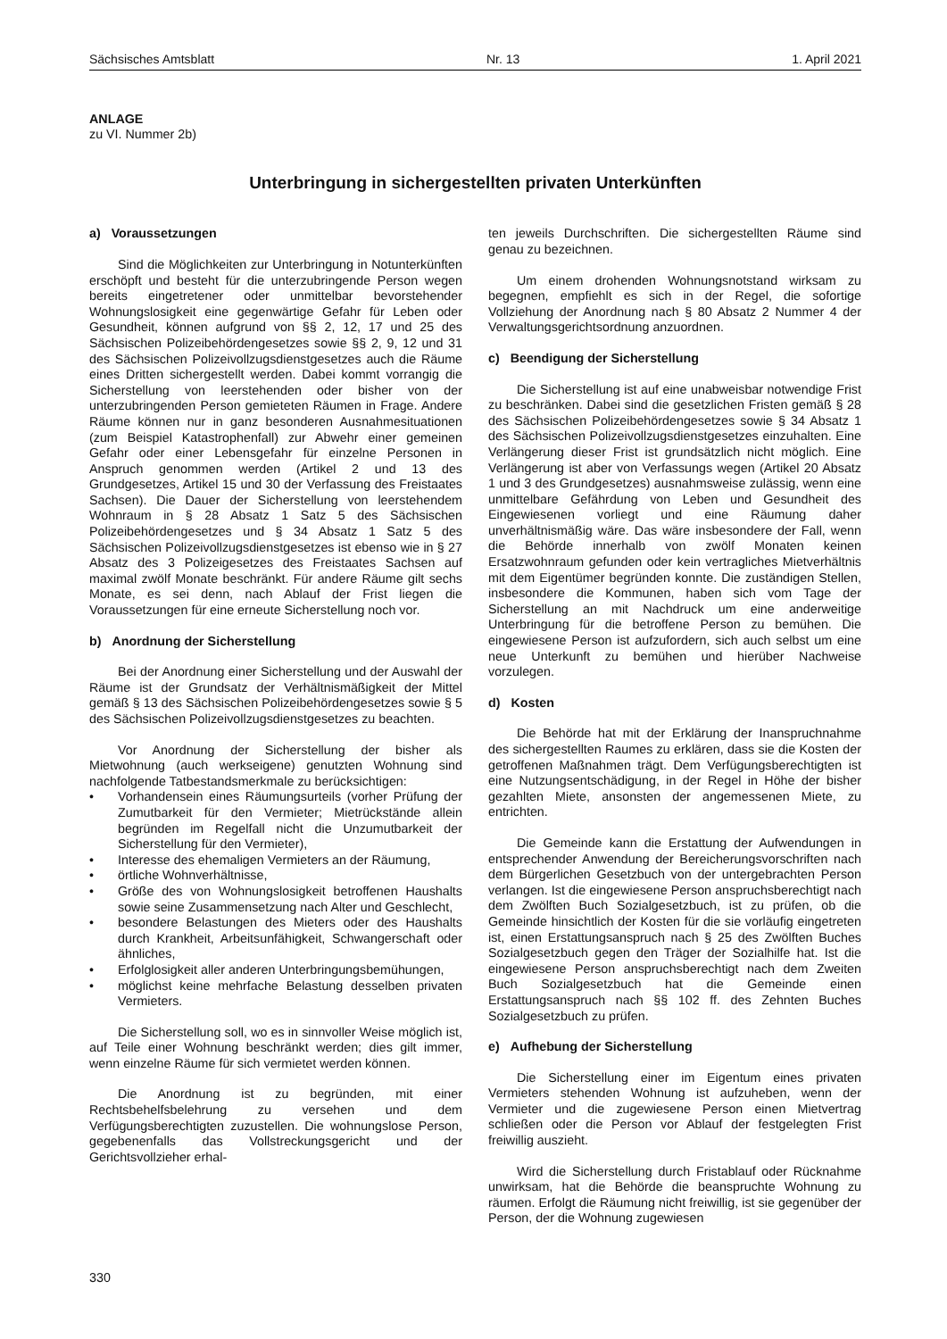Sächsisches Amtsblatt Nr. 13 1. April 2021
ANLAGE
zu VI. Nummer 2b)
Unterbringung in sichergestellten privaten Unterkünften
a) Voraussetzungen
Sind die Möglichkeiten zur Unterbringung in Notunterkünften erschöpft und besteht für die unterzubringende Person wegen bereits eingetretener oder unmittelbar bevorstehender Wohnungslosigkeit eine gegenwärtige Gefahr für Leben oder Gesundheit, können aufgrund von §§ 2, 12, 17 und 25 des Sächsischen Polizeibehördengesetzes sowie §§ 2, 9, 12 und 31 des Sächsischen Polizeivollzugsdienstgesetzes auch die Räume eines Dritten sichergestellt werden. Dabei kommt vorrangig die Sicherstellung von leerstehenden oder bisher von der unterzubringenden Person gemieteten Räumen in Frage. Andere Räume können nur in ganz besonderen Ausnahmesituationen (zum Beispiel Katastrophenfall) zur Abwehr einer gemeinen Gefahr oder einer Lebensgefahr für einzelne Personen in Anspruch genommen werden (Artikel 2 und 13 des Grundgesetzes, Artikel 15 und 30 der Verfassung des Freistaates Sachsen). Die Dauer der Sicherstellung von leerstehendem Wohnraum in § 28 Absatz 1 Satz 5 des Sächsischen Polizeibehördengesetzes und § 34 Absatz 1 Satz 5 des Sächsischen Polizeivollzugsdienstgesetzes ist ebenso wie in § 27 Absatz des 3 Polizeigesetzes des Freistaates Sachsen auf maximal zwölf Monate beschränkt. Für andere Räume gilt sechs Monate, es sei denn, nach Ablauf der Frist liegen die Voraussetzungen für eine erneute Sicherstellung noch vor.
b) Anordnung der Sicherstellung
Bei der Anordnung einer Sicherstellung und der Auswahl der Räume ist der Grundsatz der Verhältnismäßigkeit der Mittel gemäß § 13 des Sächsischen Polizeibehördengesetzes sowie § 5 des Sächsischen Polizeivollzugsdienstgesetzes zu beachten.
Vor Anordnung der Sicherstellung der bisher als Mietwohnung (auch werkseigene) genutzten Wohnung sind nachfolgende Tatbestandsmerkmale zu berücksichtigen:
• Vorhandensein eines Räumungsurteils (vorher Prüfung der Zumutbarkeit für den Vermieter; Mietrückstände allein begründen im Regelfall nicht die Unzumutbarkeit der Sicherstellung für den Vermieter),
• Interesse des ehemaligen Vermieters an der Räumung,
• örtliche Wohnverhältnisse,
• Größe des von Wohnungslosigkeit betroffenen Haushalts sowie seine Zusammensetzung nach Alter und Geschlecht,
• besondere Belastungen des Mieters oder des Haushalts durch Krankheit, Arbeitsunfähigkeit, Schwangerschaft oder ähnliches,
• Erfolglosigkeit aller anderen Unterbringungsbemühungen,
• möglichst keine mehrfache Belastung desselben privaten Vermieters.
Die Sicherstellung soll, wo es in sinnvoller Weise möglich ist, auf Teile einer Wohnung beschränkt werden; dies gilt immer, wenn einzelne Räume für sich vermietet werden können.
Die Anordnung ist zu begründen, mit einer Rechtsbehelfsbelehrung zu versehen und dem Verfügungsberechtigten zuzustellen. Die wohnungslose Person, gegebenenfalls das Vollstreckungsgericht und der Gerichtsvollzieher erhal-
ten jeweils Durchschriften. Die sichergestellten Räume sind genau zu bezeichnen.
Um einem drohenden Wohnungsnotstand wirksam zu begegnen, empfiehlt es sich in der Regel, die sofortige Vollziehung der Anordnung nach § 80 Absatz 2 Nummer 4 der Verwaltungsgerichtsordnung anzuordnen.
c) Beendigung der Sicherstellung
Die Sicherstellung ist auf eine unabweisbar notwendige Frist zu beschränken. Dabei sind die gesetzlichen Fristen gemäß § 28 des Sächsischen Polizeibehördengesetzes sowie § 34 Absatz 1 des Sächsischen Polizeivollzugsdienstgesetzes einzuhalten. Eine Verlängerung dieser Frist ist grundsätzlich nicht möglich. Eine Verlängerung ist aber von Verfassungs wegen (Artikel 20 Absatz 1 und 3 des Grundgesetzes) ausnahmsweise zulässig, wenn eine unmittelbare Gefährdung von Leben und Gesundheit des Eingewiesenen vorliegt und eine Räumung daher unverhältnismäßig wäre. Das wäre insbesondere der Fall, wenn die Behörde innerhalb von zwölf Monaten keinen Ersatzwohnraum gefunden oder kein vertragliches Mietverhältnis mit dem Eigentümer begründen konnte. Die zuständigen Stellen, insbesondere die Kommunen, haben sich vom Tage der Sicherstellung an mit Nachdruck um eine anderweitige Unterbringung für die betroffene Person zu bemühen. Die eingewiesene Person ist aufzufordern, sich auch selbst um eine neue Unterkunft zu bemühen und hierüber Nachweise vorzulegen.
d) Kosten
Die Behörde hat mit der Erklärung der Inanspruchnahme des sichergestellten Raumes zu erklären, dass sie die Kosten der getroffenen Maßnahmen trägt. Dem Verfügungsberechtigten ist eine Nutzungsentschädigung, in der Regel in Höhe der bisher gezahlten Miete, ansonsten der angemessenen Miete, zu entrichten.
Die Gemeinde kann die Erstattung der Aufwendungen in entsprechender Anwendung der Bereicherungsvorschriften nach dem Bürgerlichen Gesetzbuch von der untergebrachten Person verlangen. Ist die eingewiesene Person anspruchsberechtigt nach dem Zwölften Buch Sozialgesetzbuch, ist zu prüfen, ob die Gemeinde hinsichtlich der Kosten für die sie vorläufig eingetreten ist, einen Erstattungsanspruch nach § 25 des Zwölften Buches Sozialgesetzbuch gegen den Träger der Sozialhilfe hat. Ist die eingewiesene Person anspruchsberechtigt nach dem Zweiten Buch Sozialgesetzbuch hat die Gemeinde einen Erstattungsanspruch nach §§ 102 ff. des Zehnten Buches Sozialgesetzbuch zu prüfen.
e) Aufhebung der Sicherstellung
Die Sicherstellung einer im Eigentum eines privaten Vermieters stehenden Wohnung ist aufzuheben, wenn der Vermieter und die zugewiesene Person einen Mietvertrag schließen oder die Person vor Ablauf der festgelegten Frist freiwillig auszieht.
Wird die Sicherstellung durch Fristablauf oder Rücknahme unwirksam, hat die Behörde die beanspruchte Wohnung zu räumen. Erfolgt die Räumung nicht freiwillig, ist sie gegenüber der Person, der die Wohnung zugewiesen
330